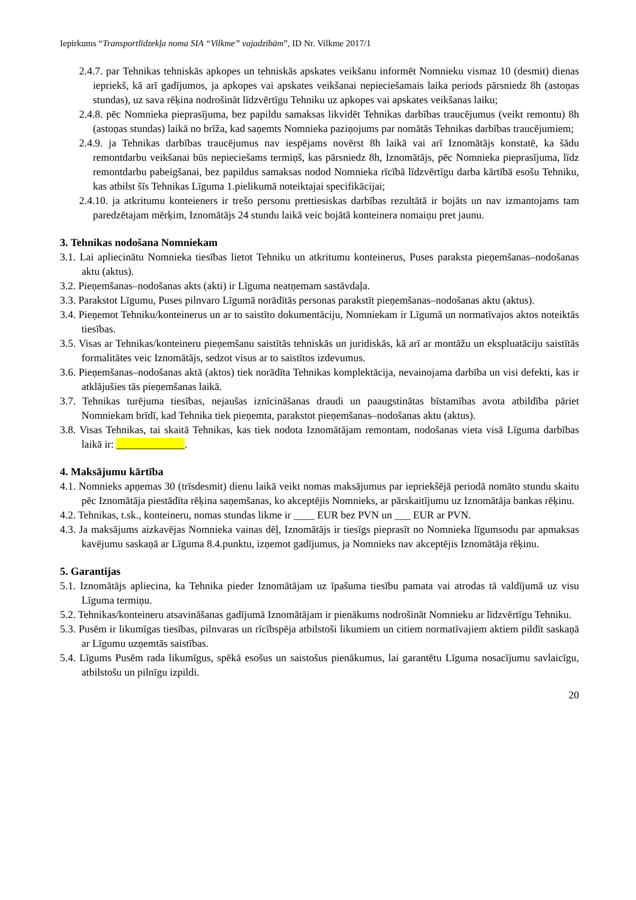Iepirkums “Transportlīdzekļa noma SIA “Vilkme” vajadzībām”, ID Nr. Vilkme 2017/1
2.4.7. par Tehnikas tehniskās apkopes un tehniskās apskates veikšanu informēt Nomnieku vismaz 10 (desmit) dienas iepriekš, kā arī gadījumos, ja apkopes vai apskates veikšanai nepieciešamais laika periods pārsniedz 8h (astoņas stundas), uz sava rēķina nodrošināt līdzvērtīgu Tehniku uz apkopes vai apskates veikšanas laiku;
2.4.8. pēc Nomnieka pieprasījuma, bez papildu samaksas likvidēt Tehnikas darbības traucējumus (veikt remontu) 8h (astoņas stundas) laikā no brīža, kad saņemts Nomnieka paziņojums par nomātās Tehnikas darbības traucējumiem;
2.4.9. ja Tehnikas darbības traucējumus nav iespējams novērst 8h laikā vai arī Iznomātājs konstatē, ka šādu remontdarbu veikšanai būs nepieciešams termiņš, kas pārsniedz 8h, Iznomātājs, pēc Nomnieka pieprasījuma, līdz remontdarbu pabeigšanai, bez papildus samaksas nodod Nomnieka rīcībā līdzvērtīgu darba kārtībā esošu Tehniku, kas atbilst šīs Tehnikas Līguma 1.pielikumā noteiktajai specifikācijai;
2.4.10. ja atkritumu konteieners ir trešo personu prettiesiskas darbības rezultātā ir bojāts un nav izmantojams tam paredzētajam mērķim, Iznomātājs 24 stundu laikā veic bojātā konteinera nomaiņu pret jaunu.
3. Tehnikas nodošana Nomniekam
3.1. Lai apliecinātu Nomnieka tiesības lietot Tehniku un atkritumu konteinerus, Puses paraksta pieņemšanas–nodošanas aktu (aktus).
3.2. Pieņemšanas–nodošanas akts (akti) ir Līguma neatņemam sastāvdaļa.
3.3. Parakstot Līgumu, Puses pilnvaro Līgumā norādītās personas parakstīt pieņemšanas–nodošanas aktu (aktus).
3.4. Pieņemot Tehniku/konteinerus un ar to saistīto dokumentāciju, Nomniekam ir Līgumā un normatīvajos aktos noteiktās tiesības.
3.5. Visas ar Tehnikas/konteineru pieņemšanu saistītās tehniskās un juridiskās, kā arī ar montāžu un ekspluatāciju saistītās formalitātes veic Iznomātājs, sedzot visus ar to saistītos izdevumus.
3.6. Pieņemšanas–nodošanas aktā (aktos) tiek norādīta Tehnikas komplektācija, nevainojama darbība un visi defekti, kas ir atklājušies tās pieņemšanas laikā.
3.7. Tehnikas turējuma tiesības, nejaušas iznīcināšanas draudi un paaugstinātas bīstamības avota atbildība pāriet Nomniekam brīdī, kad Tehnika tiek pieņemta, parakstot pieņemšanas–nodošanas aktu (aktus).
3.8. Visas Tehnikas, tai skaitā Tehnikas, kas tiek nodota Iznomātājam remontam, nodošanas vieta visā Līguma darbības laikā ir: _____________.
4. Maksājumu kārtība
4.1. Nomnieks apņemas 30 (trīsdesmit) dienu laikā veikt nomas maksājumus par iepriekšējā periodā nomāto stundu skaitu pēc Iznomātāja piestādīta rēķina saņemšanas, ko akceptējis Nomnieks, ar pārskaitījumu uz Iznomātāja bankas rēķinu.
4.2. Tehnikas, t.sk., konteineru, nomas stundas likme ir ____ EUR bez PVN un ___ EUR ar PVN.
4.3. Ja maksājums aizkavējas Nomnieka vainas dēļ, Iznomātājs ir tiesīgs pieprasīt no Nomnieka līgumsodu par apmaksas kavējumu saskaņā ar Līguma 8.4.punktu, izņemot gadījumus, ja Nomnieks nav akceptējis Iznomātāja rēķinu.
5. Garantijas
5.1. Iznomātājs apliecina, ka Tehnika pieder Iznomātājam uz īpašuma tiesību pamata vai atrodas tā valdījumā uz visu Līguma termiņu.
5.2. Tehnikas/konteineru atsavināšanas gadījumā Iznomātājam ir pienākums nodrošināt Nomnieku ar līdzvērtīgu Tehniku.
5.3. Pusēm ir likumīgas tiesības, pilnvaras un rīcībspēja atbilstoši likumiem un citiem normatīvajiem aktiem pildīt saskaņā ar Līgumu uzņemtās saistības.
5.4. Līgums Pusēm rada likumīgus, spēkā esošus un saistošus pienākumus, lai garantētu Līguma nosacījumu savlaicīgu, atbilstošu un pilnīgu izpildi.
20